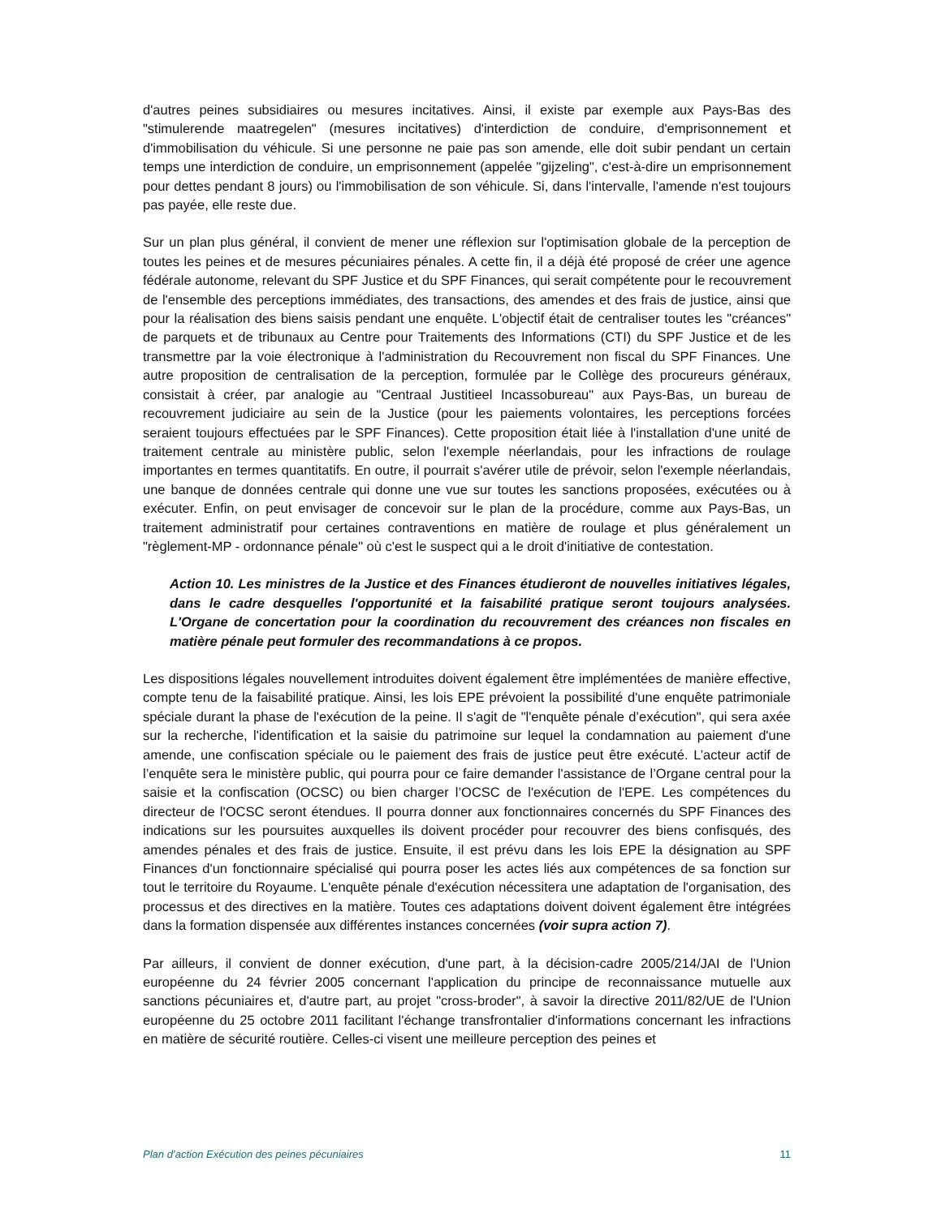d'autres peines subsidiaires ou mesures incitatives. Ainsi, il existe par exemple aux Pays-Bas des "stimulerende maatregelen" (mesures incitatives) d'interdiction de conduire, d'emprisonnement et d'immobilisation du véhicule. Si une personne ne paie pas son amende, elle doit subir pendant un certain temps une interdiction de conduire, un emprisonnement (appelée "gijzeling", c'est-à-dire un emprisonnement pour dettes pendant 8 jours) ou l'immobilisation de son véhicule. Si, dans l'intervalle, l'amende n'est toujours pas payée, elle reste due.
Sur un plan plus général, il convient de mener une réflexion sur l'optimisation globale de la perception de toutes les peines et de mesures pécuniaires pénales. A cette fin, il a déjà été proposé de créer une agence fédérale autonome, relevant du SPF Justice et du SPF Finances, qui serait compétente pour le recouvrement de l'ensemble des perceptions immédiates, des transactions, des amendes et des frais de justice, ainsi que pour la réalisation des biens saisis pendant une enquête. L'objectif était de centraliser toutes les "créances" de parquets et de tribunaux au Centre pour Traitements des Informations (CTI) du SPF Justice et de les transmettre par la voie électronique à l'administration du Recouvrement non fiscal du SPF Finances. Une autre proposition de centralisation de la perception, formulée par le Collège des procureurs généraux, consistait à créer, par analogie au "Centraal Justitieel Incassobureau" aux Pays-Bas, un bureau de recouvrement judiciaire au sein de la Justice (pour les paiements volontaires, les perceptions forcées seraient toujours effectuées par le SPF Finances). Cette proposition était liée à l'installation d'une unité de traitement centrale au ministère public, selon l'exemple néerlandais, pour les infractions de roulage importantes en termes quantitatifs. En outre, il pourrait s'avérer utile de prévoir, selon l'exemple néerlandais, une banque de données centrale qui donne une vue sur toutes les sanctions proposées, exécutées ou à exécuter. Enfin, on peut envisager de concevoir sur le plan de la procédure, comme aux Pays-Bas, un traitement administratif pour certaines contraventions en matière de roulage et plus généralement un "règlement-MP - ordonnance pénale" où c'est le suspect qui a le droit d'initiative de contestation.
Action 10. Les ministres de la Justice et des Finances étudieront de nouvelles initiatives légales, dans le cadre desquelles l'opportunité et la faisabilité pratique seront toujours analysées. L'Organe de concertation pour la coordination du recouvrement des créances non fiscales en matière pénale peut formuler des recommandations à ce propos.
Les dispositions légales nouvellement introduites doivent également être implémentées de manière effective, compte tenu de la faisabilité pratique. Ainsi, les lois EPE prévoient la possibilité d'une enquête patrimoniale spéciale durant la phase de l'exécution de la peine. Il s'agit de "l'enquête pénale d’exécution", qui sera axée sur la recherche, l'identification et la saisie du patrimoine sur lequel la condamnation au paiement d'une amende, une confiscation spéciale ou le paiement des frais de justice peut être exécuté. L’acteur actif de l’enquête sera le ministère public, qui pourra pour ce faire demander l'assistance de l’Organe central pour la saisie et la confiscation (OCSC) ou bien charger l’OCSC de l'exécution de l'EPE. Les compétences du directeur de l'OCSC seront étendues. Il pourra donner aux fonctionnaires concernés du SPF Finances des indications sur les poursuites auxquelles ils doivent procéder pour recouvrer des biens confisqués, des amendes pénales et des frais de justice. Ensuite, il est prévu dans les lois EPE la désignation au SPF Finances d'un fonctionnaire spécialisé qui pourra poser les actes liés aux compétences de sa fonction sur tout le territoire du Royaume. L'enquête pénale d'exécution nécessitera une adaptation de l'organisation, des processus et des directives en la matière. Toutes ces adaptations doivent doivent également être intégrées dans la formation dispensée aux différentes instances concernées (voir supra action 7).
Par ailleurs, il convient de donner exécution, d'une part, à la décision-cadre 2005/214/JAI de l'Union européenne du 24 février 2005 concernant l'application du principe de reconnaissance mutuelle aux sanctions pécuniaires et, d'autre part, au projet "cross-broder", à savoir la directive 2011/82/UE de l'Union européenne du 25 octobre 2011 facilitant l'échange transfrontalier d'informations concernant les infractions en matière de sécurité routière. Celles-ci visent une meilleure perception des peines et
Plan d’action Exécution des peines pécuniaires 11